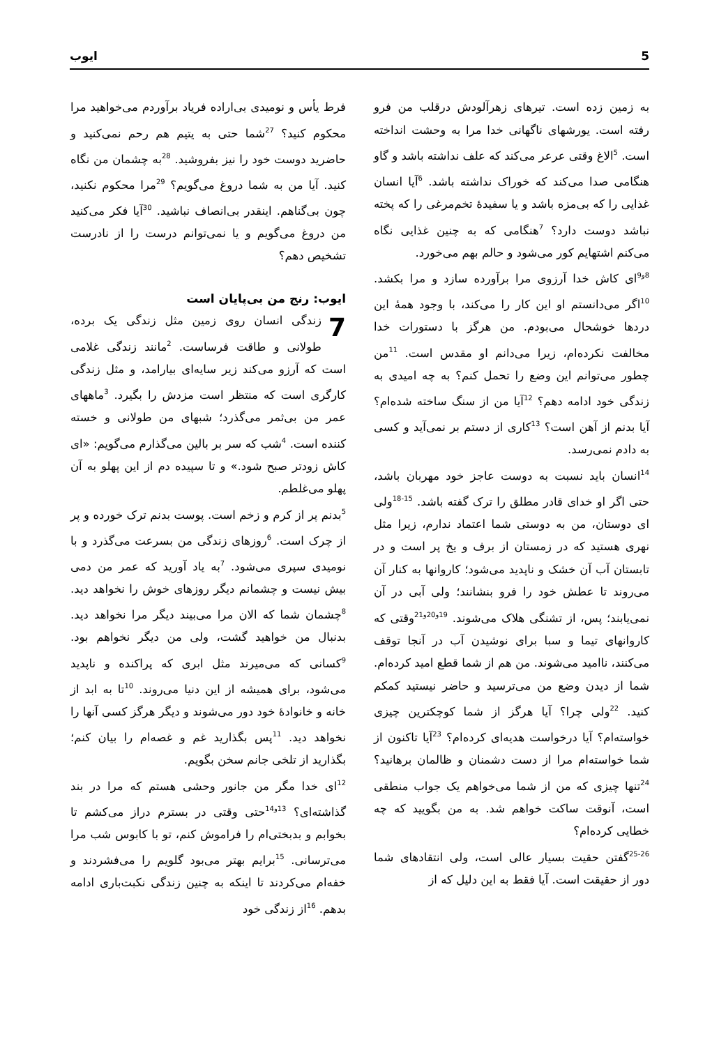5 ایوب
به زمین زده است. تیرهای زهرآلودش درقلب من فرو رفته است. یورشهای ناگهانی خدا مرا به وحشت انداخته است. <sup>5</sup>الاغ وقتی عرعر می‌کند که علف نداشته باشد و گاو هنگامی صدا می‌کند که خوراک نداشته باشد. <sup>6</sup>آیا انسان غذایی را که بی‌مزه باشد و یا سفیدهٔ تخم‌مرغی را که پخته نباشد دوست دارد؟ <sup>7</sup>هنگامی که به چنین غذایی نگاه می‌کنم اشتهایم کور می‌شود و حالم بهم می‌خورد.
<sup>8و9</sup>ای کاش خدا آرزوی مرا برآورده سازد و مرا بکشد. <sup>10</sup>اگر می‌دانستم او این کار را می‌کند، با وجود همهٔ این دردها خوشحال می‌بودم. من هرگز با دستورات خدا مخالفت نکرده‌ام، زیرا می‌دانم او مقدس است. <sup>11</sup>من چطور می‌توانم این وضع را تحمل کنم؟ به چه امیدی به زندگی خود ادامه دهم؟ <sup>12</sup>آیا من از سنگ ساخته شده‌ام؟ آیا بدنم از آهن است؟ <sup>13</sup>کاری از دستم بر نمی‌آید و کسی به دادم نمی‌رسد.
<sup>14</sup> انسان باید نسبت به دوست عاجز خود مهربان باشد، حتی اگر او خدای قادر مطلق را ترک گفته باشد. <sup>15-18</sup>ولی ای دوستان، من به دوستی شما اعتماد ندارم، زیرا مثل نهری هستید که در زمستان از برف و یخ پر است و در تابستان آب آن خشک و ناپدید می‌شود؛ کاروانها به کنار آن می‌روند تا عطش خود را فرو بنشانند؛ ولی آبی در آن نمی‌یابند؛ پس، از تشنگی هلاک می‌شوند. <sup>19و20و21</sup>وقتی که کاروانهای تیما و سبا برای نوشیدن آب در آنجا توقف می‌کنند، ناامید می‌شوند. من هم از شما قطع امید کرده‌ام. شما از دیدن وضع من می‌ترسید و حاضر نیستید کمکم کنید. <sup>22</sup>ولی چرا؟ آیا هرگز از شما کوچکترین چیزی خواسته‌ام؟ آیا درخواست هدیه‌ای کرده‌ام؟ <sup>23</sup>آیا تاکنون از شما خواسته‌ام مرا از دست دشمنان و ظالمان برهانید؟ <sup>24</sup>تنها چیزی که من از شما می‌خواهم یک جواب منطقی است، آنوقت ساکت خواهم شد. به من بگویید که چه خطایی کرده‌ام؟
<sup>25-26</sup>گفتن حقیت بسیار عالی است، ولی انتقادهای شما دور از حقیقت است. آیا فقط به این دلیل که از
فرط یأس و نومیدی بی‌اراده فریاد برآوردم می‌خواهید مرا محکوم کنید؟ <sup>27</sup>شما حتی به یتیم هم رحم نمی‌کنید و حاضرید دوست خود را نیز بفروشید. <sup>28</sup>به چشمان من نگاه کنید. آیا من به شما دروغ می‌گویم؟ <sup>29</sup>مرا محکوم نکنید، چون بی‌گناهم. اینقدر بی‌انصاف نباشید. <sup>30</sup>آیا فکر می‌کنید من دروغ می‌گویم و یا نمی‌توانم درست را از نادرست تشخیص دهم؟
ایوب: رنج من بی‌پایان است
7 زندگی انسان روی زمین مثل زندگی یک برده، طولانی و طاقت فرساست. <sup>2</sup>مانند زندگی غلامی است که آرزو می‌کند زیر سایه‌ای بیارامد، و مثل زندگی کارگری است که منتظر است مزدش را بگیرد. <sup>3</sup>ماههای عمر من بی‌ثمر می‌گذرد؛ شبهای من طولانی و خسته کننده است. <sup>4</sup>شب که سر بر بالین می‌گذارم می‌گویم: «ای کاش زودتر صبح شود.» و تا سپیده دم از این پهلو به آن پهلو می‌غلطم.
<sup>5</sup> بدنم پر از کرم و زخم است. پوست بدنم ترک خورده و پر از چرک است. <sup>6</sup>روزهای زندگی من بسرعت می‌گذرد و با نومیدی سپری می‌شود. <sup>7</sup>به یاد آورید که عمر من دمی بیش نیست و چشمانم دیگر روزهای خوش را نخواهد دید. <sup>8</sup>چشمان شما که الان مرا می‌بیند دیگر مرا نخواهد دید. بدنبال من خواهید گشت، ولی من دیگر نخواهم بود. <sup>9</sup>کسانی که می‌میرند مثل ابری که پراکنده و ناپدید می‌شود، برای همیشه از این دنیا می‌روند. <sup>10</sup>تا به ابد از خانه و خانوادهٔ خود دور می‌شوند و دیگر هرگز کسی آنها را نخواهد دید. <sup>11</sup>پس بگذارید غم و غصه‌ام را بیان کنم؛ بگذارید از تلخی جانم سخن بگویم.
<sup>12</sup> ای خدا مگر من جانور وحشی هستم که مرا در بند گذاشته‌ای؟ <sup>13و14</sup>حتی وقتی در بسترم دراز می‌کشم تا بخوابم و بدبختی‌ام را فراموش کنم، تو با کابوس شب مرا می‌ترسانی. <sup>15</sup>برایم بهتر می‌بود گلویم را می‌فشردند و خفه‌ام می‌کردند تا اینکه به چنین زندگی نکبت‌باری ادامه بدهم. <sup>16</sup>از زندگی خود